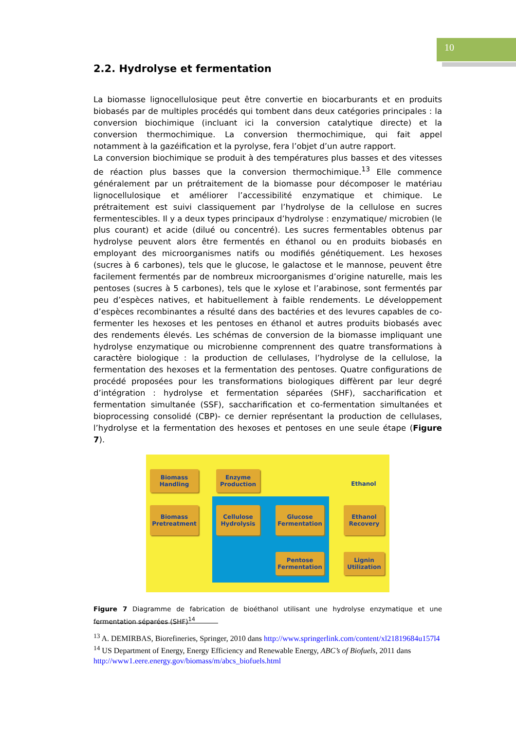10
2.2. Hydrolyse et fermentation
La biomasse lignocellulosique peut être convertie en biocarburants et en produits biobasés par de multiples procédés qui tombent dans deux catégories principales : la conversion biochimique (incluant ici la conversion catalytique directe) et la conversion thermochimique. La conversion thermochimique, qui fait appel notamment à la gazéification et la pyrolyse, fera l’objet d’un autre rapport.
La conversion biochimique se produit à des températures plus basses et des vitesses de réaction plus basses que la conversion thermochimique.<sup>13</sup> Elle commence généralement par un prétraitement de la biomasse pour décomposer le matériau lignocellulosique et améliorer l’accessibilité enzymatique et chimique. Le prétraitement est suivi classiquement par l’hydrolyse de la cellulose en sucres fermentescibles. Il y a deux types principaux d’hydrolyse : enzymatique/ microbien (le plus courant) et acide (dilué ou concentré). Les sucres fermentables obtenus par hydrolyse peuvent alors être fermentés en éthanol ou en produits biobasés en employant des microorganismes natifs ou modifiés génétiquement. Les hexoses (sucres à 6 carbones), tels que le glucose, le galactose et le mannose, peuvent être facilement fermentés par de nombreux microorganismes d’origine naturelle, mais les pentoses (sucres à 5 carbones), tels que le xylose et l’arabinose, sont fermentés par peu d’espèces natives, et habituellement à faible rendements. Le développement d’espèces recombinantes a résulté dans des bactéries et des levures capables de co-fermenter les hexoses et les pentoses en éthanol et autres produits biobasés avec des rendements élevés. Les schémas de conversion de la biomasse impliquant une hydrolyse enzymatique ou microbienne comprennent des quatre transformations à caractère biologique : la production de cellulases, l’hydrolyse de la cellulose, la fermentation des hexoses et la fermentation des pentoses. Quatre configurations de procédé proposées pour les transformations biologiques diffèrent par leur degré d’intégration : hydrolyse et fermentation séparées (SHF), saccharification et fermentation simultanée (SSF), saccharification et co-fermentation simultanées et bioprocessing consolidé (CBP)- ce dernier représentant la production de cellulases, l’hydrolyse et la fermentation des hexoses et pentoses en une seule étape (Figure 7).
Biomass
Handling
Enzyme
Production
Ethanol
Biomass
Pretreatment
Cellulose
Hydrolysis
Glucose
Fermentation
Ethanol
Recovery
Pentose
Fermentation
Lignin
Utilization
Figure 7 Diagramme de fabrication de bioéthanol utilisant une hydrolyse enzymatique et une fermentation séparées (SHF)<sup>14</sup>
<sup>13</sup> A. DEMIRBAS, Biorefineries, Springer, 2010 dans http://www.springerlink.com/content/xl21819684u157l4
<sup>14</sup> US Department of Energy, Energy Efficiency and Renewable Energy, ABC’s of Biofuels, 2011 dans http://www1.eere.energy.gov/biomass/m/abcs_biofuels.html